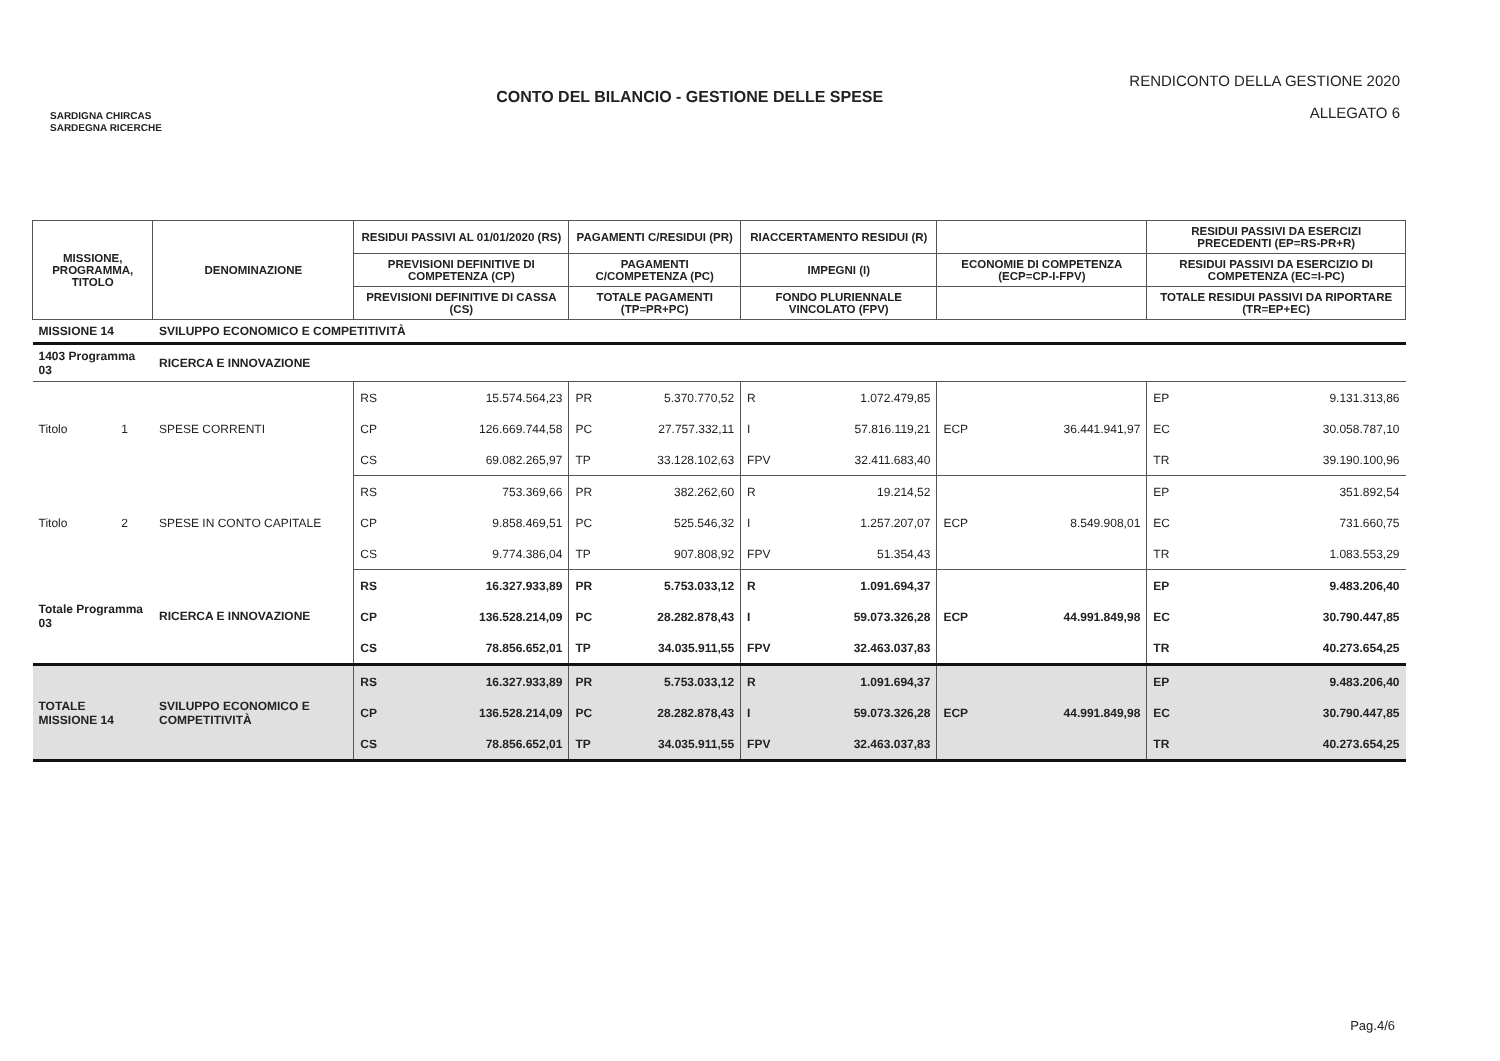SARDIGNA CHIRCAS
SARDEGNA RICERCHE
CONTO DEL BILANCIO - GESTIONE DELLE SPESE
RENDICONTO DELLA GESTIONE 2020
ALLEGATO 6
| MISSIONE, PROGRAMMA, TITOLO | | DENOMINAZIONE | RESIDUI PASSIVI AL 01/01/2020 (RS) | | PAGAMENTI C/RESIDUI (PR) | | RIACCERTAMENTO RESIDUI (R) | | | | RESIDUI PASSIVI DA ESERCIZI PRECEDENTI (EP=RS-PR+R) | |
| --- | --- | --- | --- | --- | --- | --- | --- | --- | --- | --- | --- | --- |
| | | | PREVISIONI DEFINITIVE DI COMPETENZA (CP) | | PAGAMENTI C/COMPETENZA (PC) | | IMPEGNI (I) | | ECONOMIE DI COMPETENZA (ECP=CP-I-FPV) | | RESIDUI PASSIVI DA ESERCIZIO DI COMPETENZA (EC=I-PC) | |
| | | | PREVISIONI DEFINITIVE DI CASSA (CS) | | TOTALE PAGAMENTI (TP=PR+PC) | | FONDO PLURIENNALE VINCOLATO (FPV) | | | | TOTALE RESIDUI PASSIVI DA RIPORTARE (TR=EP+EC) | |
| MISSIONE 14 | | SVILUPPO ECONOMICO E COMPETITIVITÀ | | | | | | | | | | |
| 1403 Programma 03 | | RICERCA E INNOVAZIONE | | | | | | | | | | |
| Titolo | 1 | SPESE CORRENTI | RS | 15.574.564,23 | PR | 5.370.770,52 | R | 1.072.479,85 | | | EP | 9.131.313,86 |
| | | | CP | 126.669.744,58 | PC | 27.757.332,11 | I | 57.816.119,21 | ECP | 36.441.941,97 | EC | 30.058.787,10 |
| | | | CS | 69.082.265,97 | TP | 33.128.102,63 | FPV | 32.411.683,40 | | | TR | 39.190.100,96 |
| Titolo | 2 | SPESE IN CONTO CAPITALE | RS | 753.369,66 | PR | 382.262,60 | R | 19.214,52 | | | EP | 351.892,54 |
| | | | CP | 9.858.469,51 | PC | 525.546,32 | I | 1.257.207,07 | ECP | 8.549.908,01 | EC | 731.660,75 |
| | | | CS | 9.774.386,04 | TP | 907.808,92 | FPV | 51.354,43 | | | TR | 1.083.553,29 |
| Totale Programma 03 | | RICERCA E INNOVAZIONE | RS | 16.327.933,89 | PR | 5.753.033,12 | R | 1.091.694,37 | | | EP | 9.483.206,40 |
| | | | CP | 136.528.214,09 | PC | 28.282.878,43 | I | 59.073.326,28 | ECP | 44.991.849,98 | EC | 30.790.447,85 |
| | | | CS | 78.856.652,01 | TP | 34.035.911,55 | FPV | 32.463.037,83 | | | TR | 40.273.654,25 |
| TOTALE MISSIONE 14 | | SVILUPPO ECONOMICO E COMPETITIVITÀ | RS | 16.327.933,89 | PR | 5.753.033,12 | R | 1.091.694,37 | | | EP | 9.483.206,40 |
| | | | CP | 136.528.214,09 | PC | 28.282.878,43 | I | 59.073.326,28 | ECP | 44.991.849,98 | EC | 30.790.447,85 |
| | | | CS | 78.856.652,01 | TP | 34.035.911,55 | FPV | 32.463.037,83 | | | TR | 40.273.654,25 |
Pag.4/6